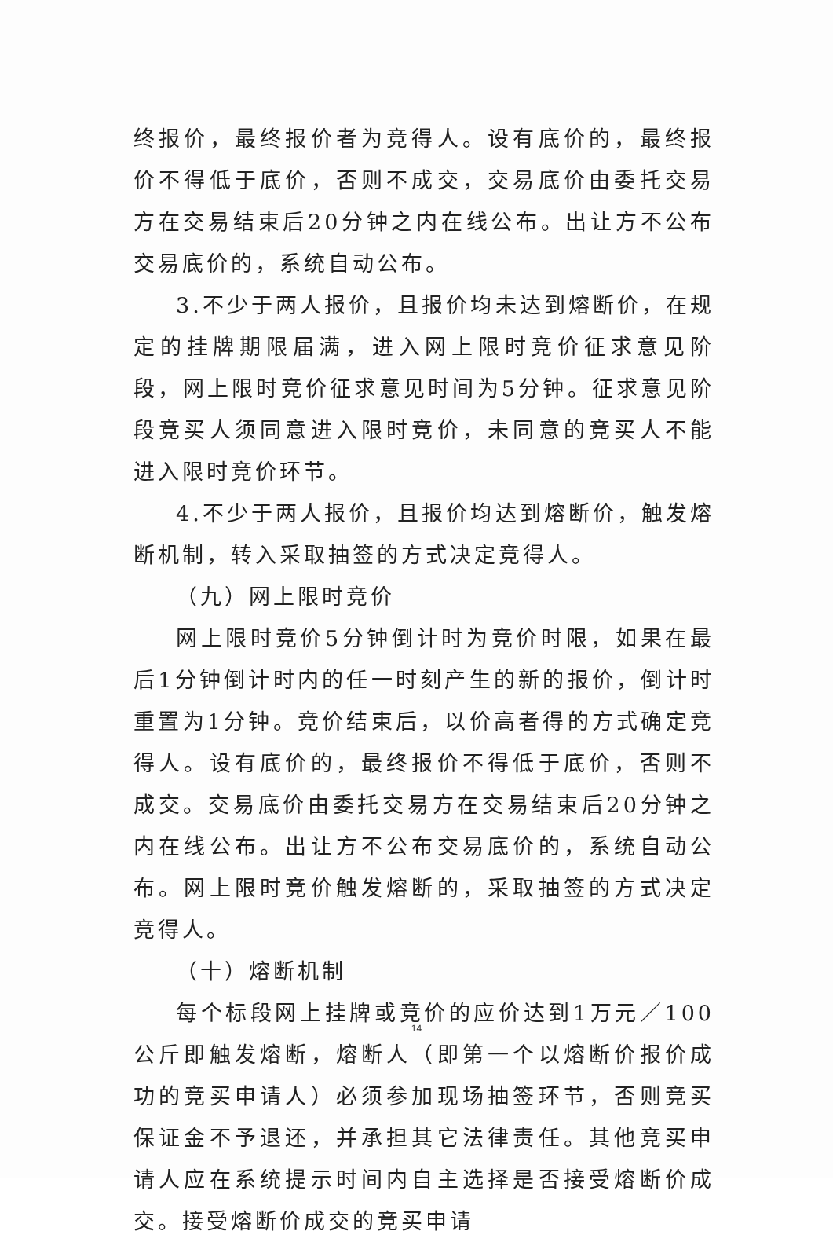终报价，最终报价者为竞得人。设有底价的，最终报价不得低于底价，否则不成交，交易底价由委托交易方在交易结束后20分钟之内在线公布。出让方不公布交易底价的，系统自动公布。
3.不少于两人报价，且报价均未达到熔断价，在规定的挂牌期限届满，进入网上限时竞价征求意见阶段，网上限时竞价征求意见时间为5分钟。征求意见阶段竞买人须同意进入限时竞价，未同意的竞买人不能进入限时竞价环节。
4.不少于两人报价，且报价均达到熔断价，触发熔断机制，转入采取抽签的方式决定竞得人。
（九）网上限时竞价
网上限时竞价5分钟倒计时为竞价时限，如果在最后1分钟倒计时内的任一时刻产生的新的报价，倒计时重置为1分钟。竞价结束后，以价高者得的方式确定竞得人。设有底价的，最终报价不得低于底价，否则不成交。交易底价由委托交易方在交易结束后20分钟之内在线公布。出让方不公布交易底价的，系统自动公布。网上限时竞价触发熔断的，采取抽签的方式决定竞得人。
（十）熔断机制
每个标段网上挂牌或竞价的应价达到1万元／100公斤即触发熔断，熔断人（即第一个以熔断价报价成功的竞买申请人）必须参加现场抽签环节，否则竞买保证金不予退还，并承担其它法律责任。其他竞买申请人应在系统提示时间内自主选择是否接受熔断价成交。接受熔断价成交的竞买申请
14